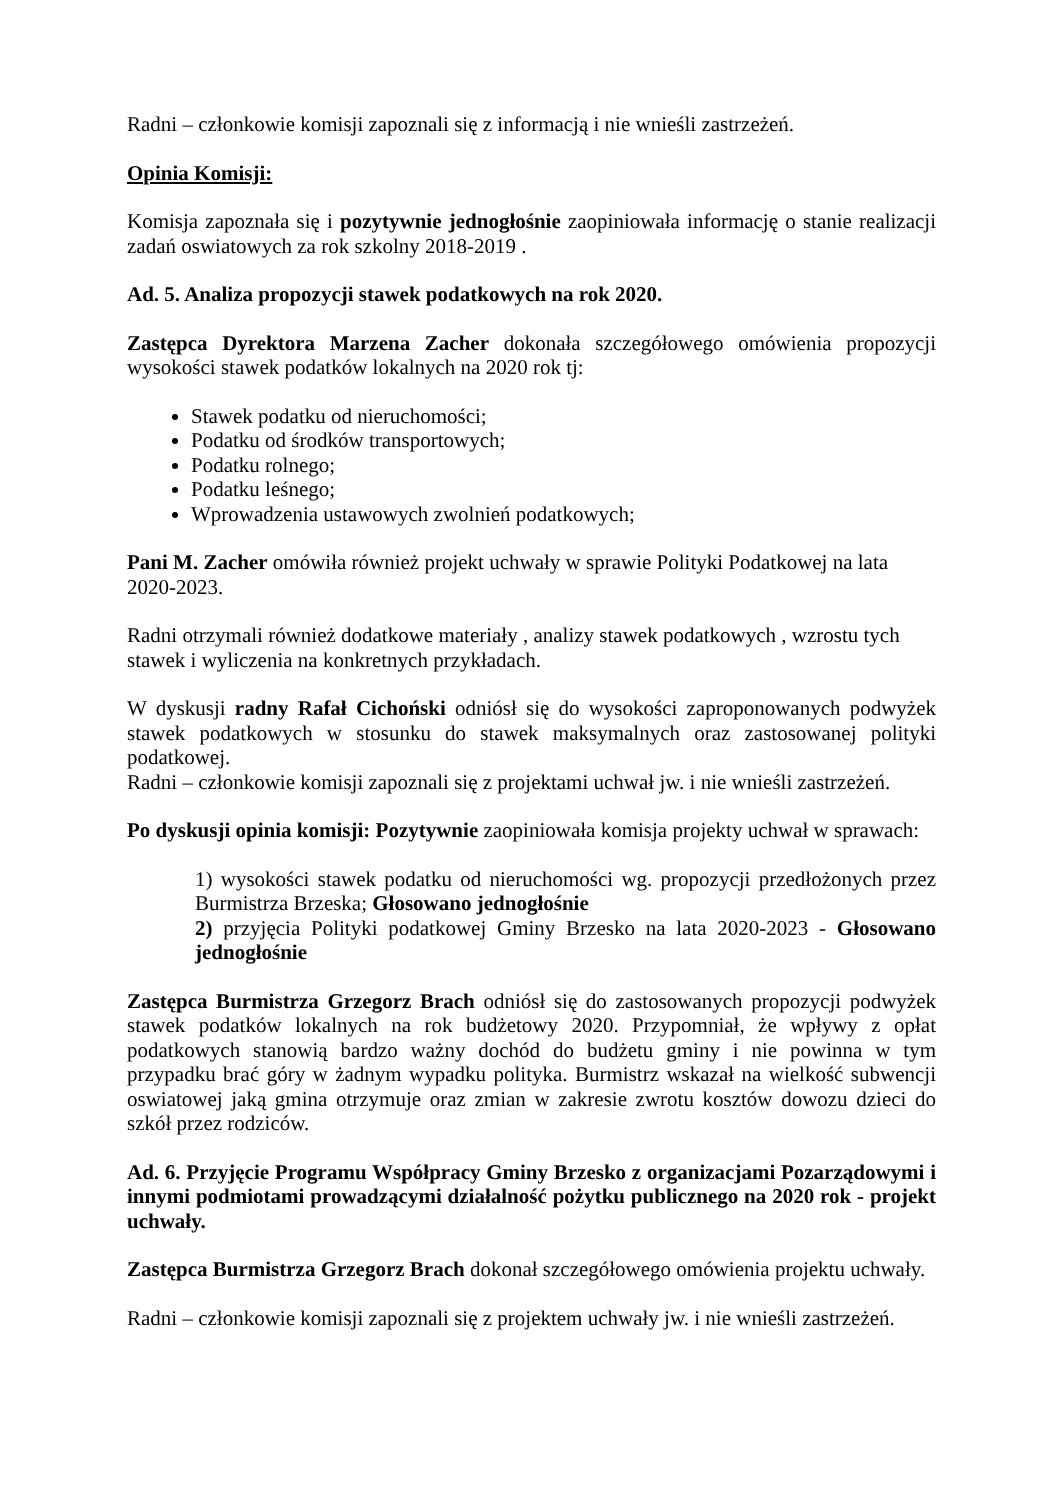Radni – członkowie komisji zapoznali się z informacją i nie wnieśli zastrzeżeń.
Opinia Komisji:
Komisja zapoznała się i pozytywnie jednogłośnie zaopiniowała informację o stanie realizacji zadań oswiatowych za rok szkolny 2018-2019 .
Ad. 5. Analiza propozycji stawek podatkowych na rok 2020.
Zastępca Dyrektora Marzena Zacher dokonała szczegółowego omówienia propozycji wysokości stawek podatków lokalnych na 2020 rok tj:
Stawek podatku od nieruchomości;
Podatku od środków transportowych;
Podatku rolnego;
Podatku leśnego;
Wprowadzenia ustawowych zwolnień podatkowych;
Pani M. Zacher omówiła również projekt uchwały w sprawie Polityki Podatkowej na lata 2020-2023.
Radni otrzymali również dodatkowe materiały , analizy stawek podatkowych , wzrostu tych stawek i wyliczenia na konkretnych przykładach.
W dyskusji radny Rafał Cichoński odniósł się do wysokości zaproponowanych podwyżek stawek podatkowych w stosunku do stawek maksymalnych oraz zastosowanej polityki podatkowej.
Radni – członkowie komisji zapoznali się z projektami uchwał jw. i nie wnieśli zastrzeżeń.
Po dyskusji opinia komisji: Pozytywnie zaopiniowała komisja projekty uchwał w sprawach:
1) wysokości stawek podatku od nieruchomości wg. propozycji przedłożonych przez Burmistrza Brzeska; Głosowano jednogłośnie
2) przyjęcia Polityki podatkowej Gminy Brzesko na lata 2020-2023 - Głosowano jednogłośnie
Zastępca Burmistrza Grzegorz Brach odniósł się do zastosowanych propozycji podwyżek stawek podatków lokalnych na rok budżetowy 2020. Przypomniał, że wpływy z opłat podatkowych stanowią bardzo ważny dochód do budżetu gminy i nie powinna w tym przypadku brać góry w żadnym wypadku polityka. Burmistrz wskazał na wielkość subwencji oswiatowej jaką gmina otrzymuje oraz zmian w zakresie zwrotu kosztów dowozu dzieci do szkół przez rodziców.
Ad. 6. Przyjęcie Programu Współpracy Gminy Brzesko z organizacjami Pozarządowymi i innymi podmiotami prowadzącymi działalność pożytku publicznego na 2020 rok - projekt uchwały.
Zastępca Burmistrza Grzegorz Brach dokonał szczegółowego omówienia projektu uchwały.
Radni – członkowie komisji zapoznali się z projektem uchwały jw. i nie wnieśli zastrzeżeń.